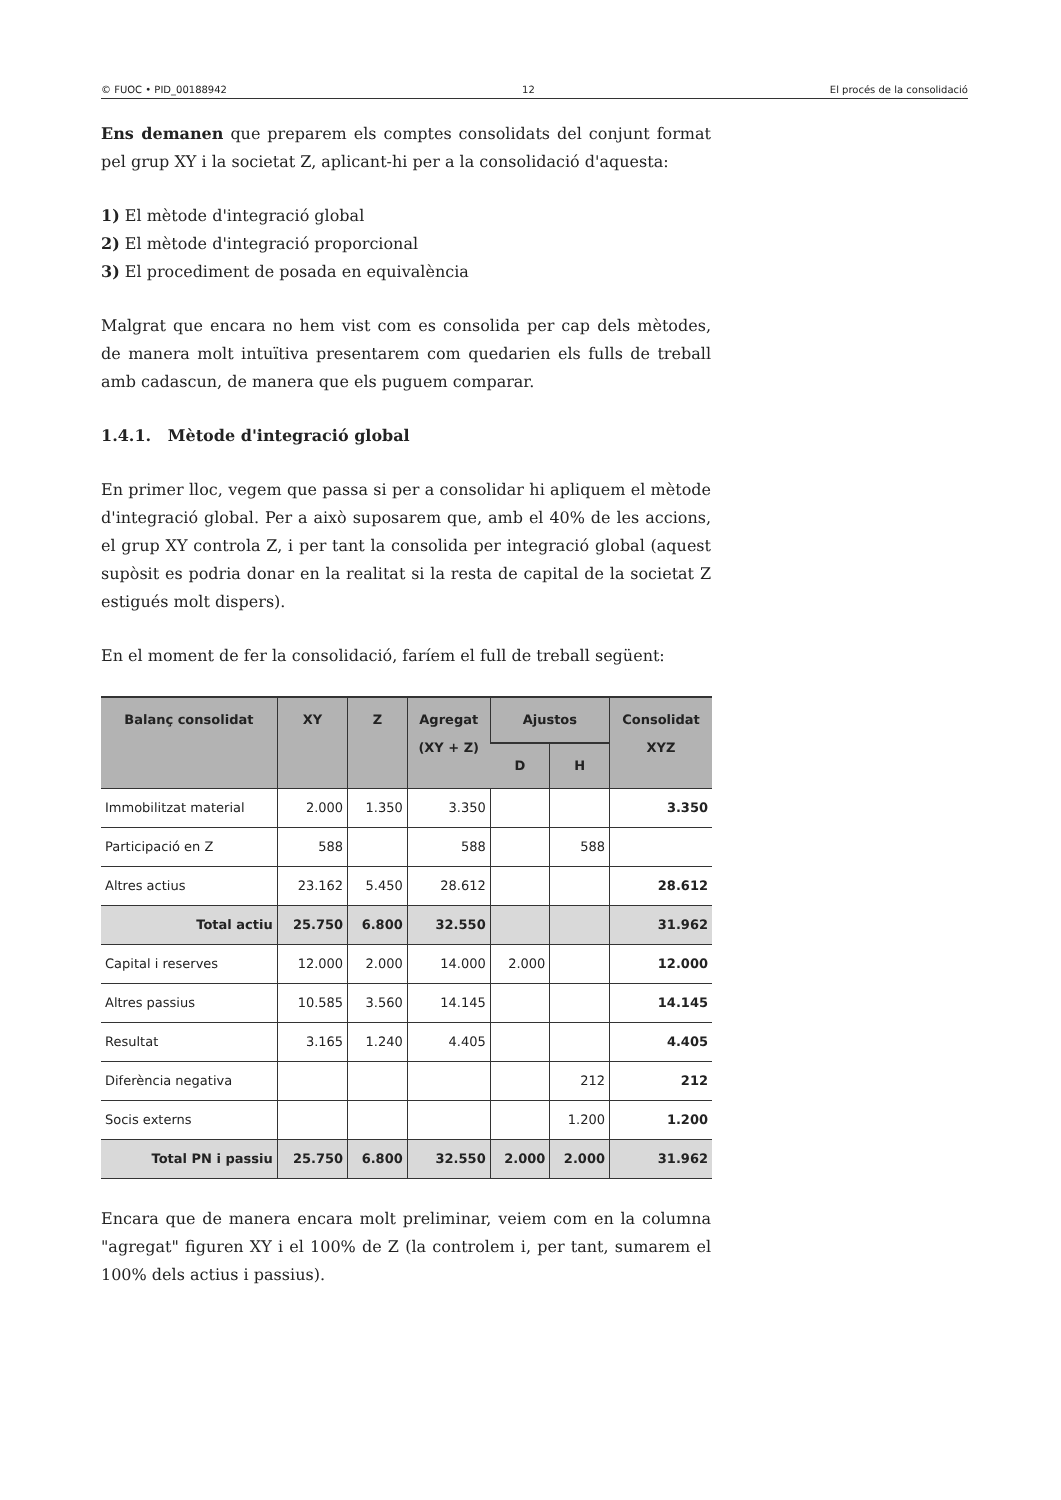© FUOC • PID_00188942 12 El procés de la consolidació
Ens demanen que preparem els comptes consolidats del conjunt format pel grup XY i la societat Z, aplicant-hi per a la consolidació d'aquesta:
1) El mètode d'integració global
2) El mètode d'integració proporcional
3) El procediment de posada en equivalència
Malgrat que encara no hem vist com es consolida per cap dels mètodes, de manera molt intuïtiva presentarem com quedarien els fulls de treball amb cadascun, de manera que els puguem comparar.
1.4.1. Mètode d'integració global
En primer lloc, vegem que passa si per a consolidar hi apliquem el mètode d'integració global. Per a això suposarem que, amb el 40% de les accions, el grup XY controla Z, i per tant la consolida per integració global (aquest supòsit es podria donar en la realitat si la resta de capital de la societat Z estigués molt dispers).
En el moment de fer la consolidació, faríem el full de treball següent:
| Balanç consolidat | XY | Z | Agregat (XY + Z) | Ajustos | | Consolidat XYZ |
| --- | --- | --- | --- | --- | --- | --- |
| | | | | D | H | |
| Immobilitzat material | 2.000 | 1.350 | 3.350 | | | 3.350 |
| Participació en Z | 588 | | 588 | | 588 | |
| Altres actius | 23.162 | 5.450 | 28.612 | | | 28.612 |
| Total actiu | 25.750 | 6.800 | 32.550 | | | 31.962 |
| Capital i reserves | 12.000 | 2.000 | 14.000 | 2.000 | | 12.000 |
| Altres passius | 10.585 | 3.560 | 14.145 | | | 14.145 |
| Resultat | 3.165 | 1.240 | 4.405 | | | 4.405 |
| Diferència negativa | | | | | 212 | 212 |
| Socis externs | | | | | 1.200 | 1.200 |
| Total PN i passiu | 25.750 | 6.800 | 32.550 | 2.000 | 2.000 | 31.962 |
Encara que de manera encara molt preliminar, veiem com en la columna "agregat" figuren XY i el 100% de Z (la controlem i, per tant, sumarem el 100% dels actius i passius).